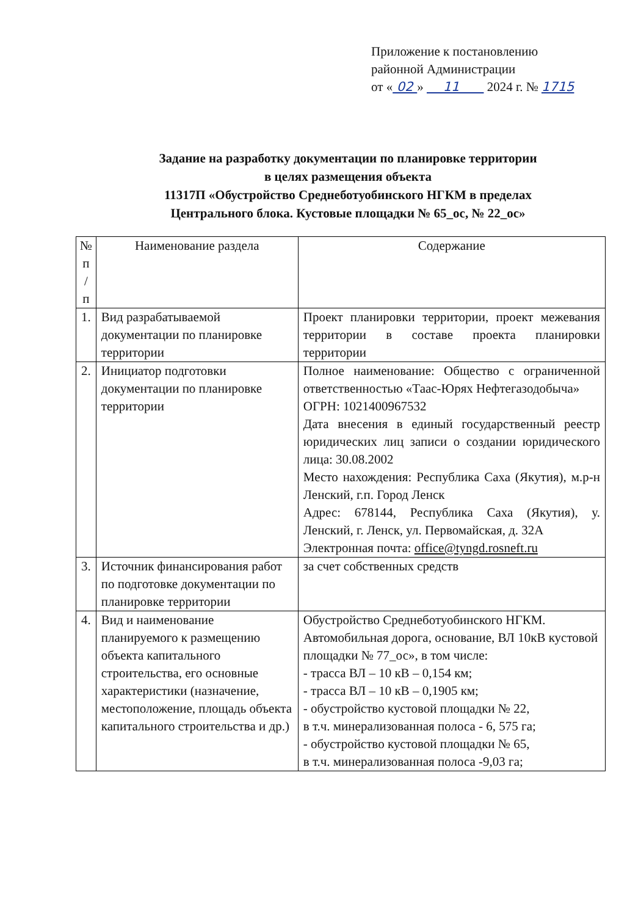Приложение к постановлению
районной Администрации
от « 02 » 11 2024 г. № 1715
Задание на разработку документации по планировке территории
в целях размещения объекта
11317П «Обустройство Среднеботуобинского НГКМ в пределах
Центрального блока. Кустовые площадки № 65_ос, № 22_ос»
| № п / п | Наименование раздела | Содержание |
| --- | --- | --- |
| 1. | Вид разрабатываемой документации по планировке территории | Проект планировки территории, проект межевания территории в составе проекта планировки территории |
| 2. | Инициатор подготовки документации по планировке территории | Полное наименование: Общество с ограниченной ответственностью «Таас-Юрях Нефтегазодобыча» ОГРН: 1021400967532 Дата внесения в единый государственный реестр юридических лиц записи о создании юридического лица: 30.08.2002 Место нахождения: Республика Саха (Якутия), м.р-н Ленский, г.п. Город Ленск Адрес: 678144, Республика Саха (Якутия), у. Ленский, г. Ленск, ул. Первомайская, д. 32А Электронная почта: office@tyngd.rosneft.ru |
| 3. | Источник финансирования работ по подготовке документации по планировке территории | за счет собственных средств |
| 4. | Вид и наименование планируемого к размещению объекта капитального строительства, его основные характеристики (назначение, местоположение, площадь объекта капитального строительства и др.) | Обустройство Среднеботуобинского НГКМ. Автомобильная дорога, основание, ВЛ 10кВ кустовой площадки № 77_ос», в том числе: - трасса ВЛ – 10 кВ – 0,154 км; - трасса ВЛ – 10 кВ – 0,1905 км; - обустройство кустовой площадки № 22, в т.ч. минерализованная полоса - 6, 575 га; - обустройство кустовой площадки № 65, в т.ч. минерализованная полоса -9,03 га; |